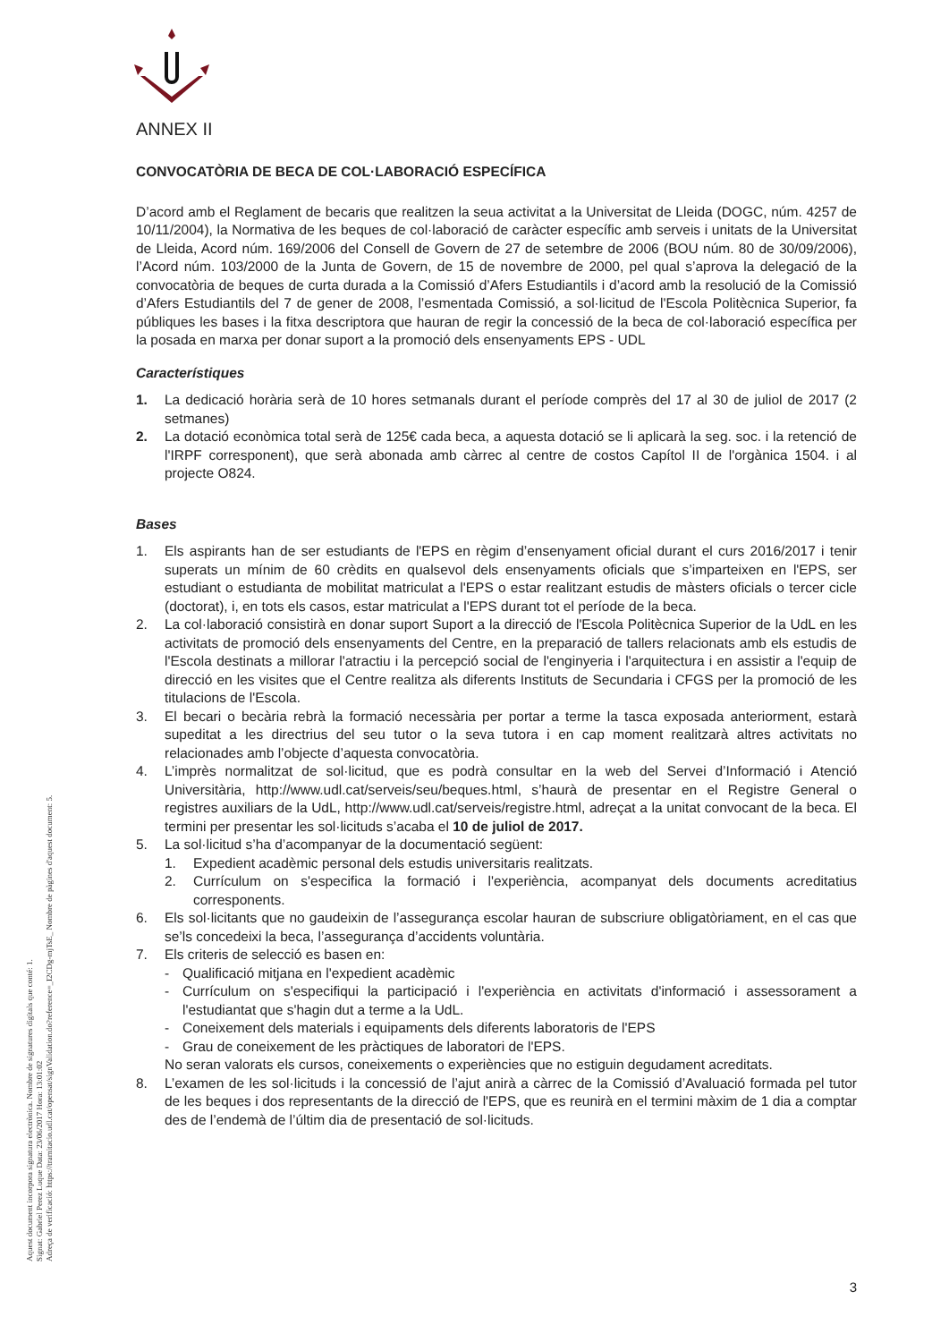Aquest document incorpora signatura electrònica. Nombre de signatures digitals que conté: 1.
Signat: Gabriel Perez Luque Data: 23/06/2017 Hora: 13:01:02
Adreça de verificació: https://tramitacio.udl.cat/opensat/signValidation.do?reference=_I2CDg-mjTsE_ Nombre de pàgines d'aquest document: 5.
ANNEX II
CONVOCATÒRIA DE BECA DE COL·LABORACIÓ ESPECÍFICA
D’acord amb el Reglament de becaris que realitzen la seua activitat a la Universitat de Lleida (DOGC, núm. 4257 de 10/11/2004), la Normativa de les beques de col·laboració de caràcter específic amb serveis i unitats de la Universitat de Lleida, Acord núm. 169/2006 del Consell de Govern de 27 de setembre de 2006 (BOU núm. 80 de 30/09/2006), l’Acord núm. 103/2000 de la Junta de Govern, de 15 de novembre de 2000, pel qual s’aprova la delegació de la convocatòria de beques de curta durada a la Comissió d’Afers Estudiantils i d’acord amb la resolució de la Comissió d’Afers Estudiantils del 7 de gener de 2008, l’esmentada Comissió, a sol·licitud de l'Escola Politècnica Superior, fa públiques les bases i la fitxa descriptora que hauran de regir la concessió de la beca de col·laboració específica per la posada en marxa per donar suport a la promoció dels ensenyaments EPS - UDL
Característiques
1. La dedicació horària serà de 10 hores setmanals durant el període comprès del 17 al 30 de juliol de 2017 (2 setmanes)
2. La dotació econòmica total serà de 125€ cada beca, a aquesta dotació se li aplicarà la seg. soc. i la retenció de l'IRPF corresponent), que serà abonada amb càrrec al centre de costos Capítol II de l'orgànica 1504. i al projecte O824.
Bases
1. Els aspirants han de ser estudiants de l'EPS en règim d’ensenyament oficial durant el curs 2016/2017 i tenir superats un mínim de 60 crèdits en qualsevol dels ensenyaments oficials que s’imparteixen en l'EPS, ser estudiant o estudianta de mobilitat matriculat a l'EPS o estar realitzant estudis de màsters oficials o tercer cicle (doctorat), i, en tots els casos, estar matriculat a l'EPS durant tot el període de la beca.
2. La col·laboració consistirà en donar suport Suport a la direcció de l'Escola Politècnica Superior de la UdL en les activitats de promoció dels ensenyaments del Centre, en la preparació de tallers relacionats amb els estudis de l'Escola destinats a millorar l'atractiu i la percepció social de l'enginyeria i l'arquitectura i en assistir a l'equip de direcció en les visites que el Centre realitza als diferents Instituts de Secundaria i CFGS per la promoció de les titulacions de l'Escola.
3. El becari o becària rebrà la formació necessària per portar a terme la tasca exposada anteriorment, estarà supeditat a les directrius del seu tutor o la seva tutora i en cap moment realitzarà altres activitats no relacionades amb l’objecte d’aquesta convocatòria.
4. L’imprès normalitzat de sol·licitud, que es podrà consultar en la web del Servei d’Informació i Atenció Universitària, http://www.udl.cat/serveis/seu/beques.html, s’haurà de presentar en el Registre General o registres auxiliars de la UdL, http://www.udl.cat/serveis/registre.html, adreçat a la unitat convocant de la beca. El termini per presentar les sol·licituds s’acaba el 10 de juliol de 2017.
5. La sol·licitud s’ha d’acompanyar de la documentació següent:
1. Expedient acadèmic personal dels estudis universitaris realitzats.
2. Currículum on s'especifica la formació i l'experiència, acompanyat dels documents acreditatius corresponents.
6. Els sol·licitants que no gaudeixin de l’assegurança escolar hauran de subscriure obligatòriament, en el cas que se’ls concedeixi la beca, l’assegurança d’accidents voluntària.
7. Els criteris de selecció es basen en:
- Qualificació mitjana en l'expedient acadèmic
- Currículum on s'especifiqui la participació i l'experiència en activitats d'informació i assessorament a l'estudiantat que s'hagin dut a terme a la UdL.
- Coneixement dels materials i equipaments dels diferents laboratoris de l'EPS
- Grau de coneixement de les pràctiques de laboratori de l'EPS.
No seran valorats els cursos, coneixements o experiències que no estiguin degudament acreditats.
8. L’examen de les sol·licituds i la concessió de l’ajut anirà a càrrec de la Comissió d’Avaluació formada pel tutor de les beques i dos representants de la direcció de l'EPS, que es reunirà en el termini màxim de 1 dia a comptar des de l’endemà de l’últim dia de presentació de sol·licituds.
3